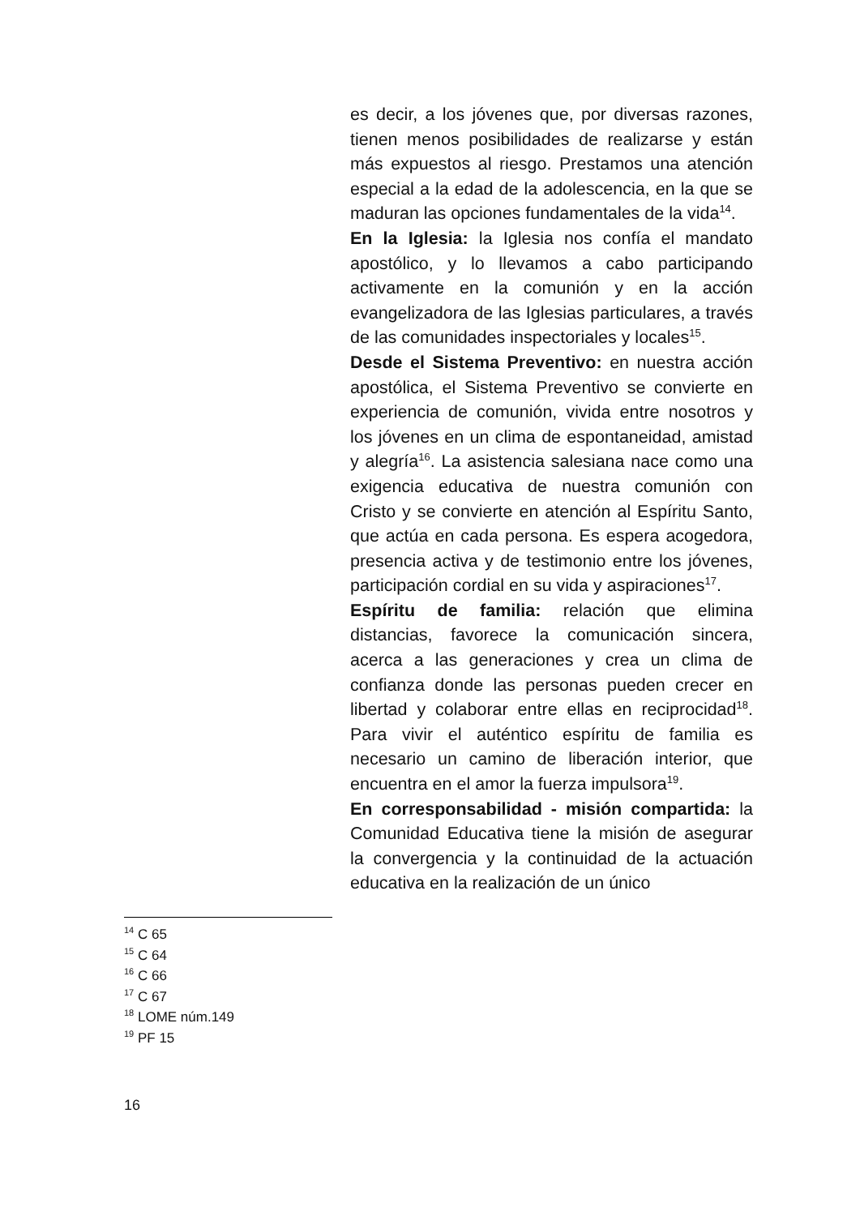es decir, a los jóvenes que, por diversas razones, tienen menos posibilidades de realizarse y están más expuestos al riesgo. Prestamos una atención especial a la edad de la adolescencia, en la que se maduran las opciones fundamentales de la vida<sup>14</sup>.
En la Iglesia: la Iglesia nos confía el mandato apostólico, y lo llevamos a cabo participando activamente en la comunión y en la acción evangelizadora de las Iglesias particulares, a través de las comunidades inspectoriales y locales<sup>15</sup>.
Desde el Sistema Preventivo: en nuestra acción apostólica, el Sistema Preventivo se convierte en experiencia de comunión, vivida entre nosotros y los jóvenes en un clima de espontaneidad, amistad y alegría<sup>16</sup>. La asistencia salesiana nace como una exigencia educativa de nuestra comunión con Cristo y se convierte en atención al Espíritu Santo, que actúa en cada persona. Es espera acogedora, presencia activa y de testimonio entre los jóvenes, participación cordial en su vida y aspiraciones<sup>17</sup>.
Espíritu de familia: relación que elimina distancias, favorece la comunicación sincera, acerca a las generaciones y crea un clima de confianza donde las personas pueden crecer en libertad y colaborar entre ellas en reciprocidad<sup>18</sup>. Para vivir el auténtico espíritu de familia es necesario un camino de liberación interior, que encuentra en el amor la fuerza impulsora<sup>19</sup>.
En corresponsabilidad - misión compartida: la Comunidad Educativa tiene la misión de asegurar la convergencia y la continuidad de la actuación educativa en la realización de un único
<sup>14</sup> C 65
<sup>15</sup> C 64
<sup>16</sup> C 66
<sup>17</sup> C 67
<sup>18</sup> LOME núm.149
<sup>19</sup> PF 15
16